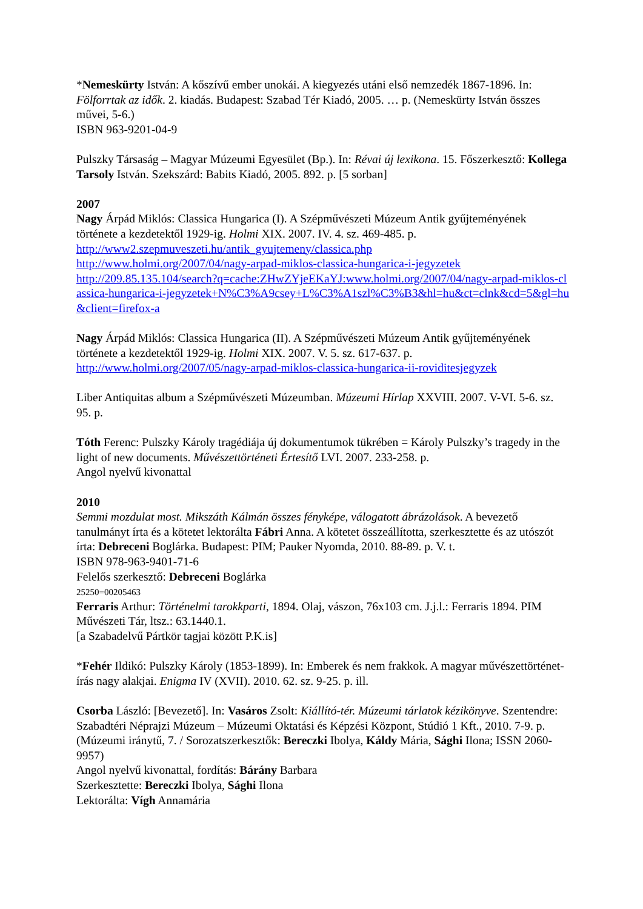*Nemeskürty István: A kőszívű ember unokái. A kiegyezés utáni első nemzedék 1867-1896. In: Fölforrtak az idők. 2. kiadás. Budapest: Szabad Tér Kiadó, 2005. … p. (Nemeskürty István összes művei, 5-6.)
ISBN 963-9201-04-9
Pulszky Társaság – Magyar Múzeumi Egyesület (Bp.). In: Révai új lexikona. 15. Főszerkesztő: Kollega Tarsoly István. Szekszárd: Babits Kiadó, 2005. 892. p. [5 sorban]
2007
Nagy Árpád Miklós: Classica Hungarica (I). A Szépművészeti Múzeum Antik gyűjteményének története a kezdetektől 1929-ig. Holmi XIX. 2007. IV. 4. sz. 469-485. p.
http://www2.szepmuveszeti.hu/antik_gyujtemeny/classica.php
http://www.holmi.org/2007/04/nagy-arpad-miklos-classica-hungarica-i-jegyzetek
http://209.85.135.104/search?q=cache:ZHwZYjeEKaYJ:www.holmi.org/2007/04/nagy-arpad-miklos-classica-hungarica-i-jegyzetek+N%C3%A9csey+L%C3%A1szl%C3%B3&hl=hu&ct=clnk&cd=5&gl=hu&client=firefox-a
Nagy Árpád Miklós: Classica Hungarica (II). A Szépművészeti Múzeum Antik gyűjteményének története a kezdetektől 1929-ig. Holmi XIX. 2007. V. 5. sz. 617-637. p.
http://www.holmi.org/2007/05/nagy-arpad-miklos-classica-hungarica-ii-roviditesjegyzek
Liber Antiquitas album a Szépművészeti Múzeumban. Múzeumi Hírlap XXVIII. 2007. V-VI. 5-6. sz. 95. p.
Tóth Ferenc: Pulszky Károly tragédiája új dokumentumok tükrében = Károly Pulszky’s tragedy in the light of new documents. Művészettörténeti Értesítő LVI. 2007. 233-258. p.
Angol nyelvű kivonattal
2010
Semmi mozdulat most. Mikszáth Kálmán összes fényképe, válogatott ábrázolások. A bevezető tanulmányt írta és a kötetet lektorálta Fábri Anna. A kötetet összeállította, szerkesztette és az utószót írta: Debreceni Boglárka. Budapest: PIM; Pauker Nyomda, 2010. 88-89. p. V. t.
ISBN 978-963-9401-71-6
Felelős szerkesztő: Debreceni Boglárka
25250=00205463
Ferraris Arthur: Történelmi tarokkparti, 1894. Olaj, vászon, 76x103 cm. J.j.l.: Ferraris 1894. PIM Művészeti Tár, ltsz.: 63.1440.1.
[a Szabadelvű Pártkör tagjai között P.K.is]
*Fehér Ildikó: Pulszky Károly (1853-1899). In: Emberek és nem frakkok. A magyar művészettörténet-írás nagy alakjai. Enigma IV (XVII). 2010. 62. sz. 9-25. p. ill.
Csorba László: [Bevezető]. In: Vasáros Zsolt: Kiállító-tér. Múzeumi tárlatok kézikönyve. Szentendre: Szabadtéri Néprajzi Múzeum – Múzeumi Oktatási és Képzési Központ, Stúdió 1 Kft., 2010. 7-9. p. (Múzeumi iránytű, 7. / Sorozatszerkesztők: Bereczki Ibolya, Káldy Mária, Sághi Ilona; ISSN 2060-9957)
Angol nyelvű kivonattal, fordítás: Bárány Barbara
Szerkesztette: Bereczki Ibolya, Sághi Ilona
Lektorálta: Vígh Annamária